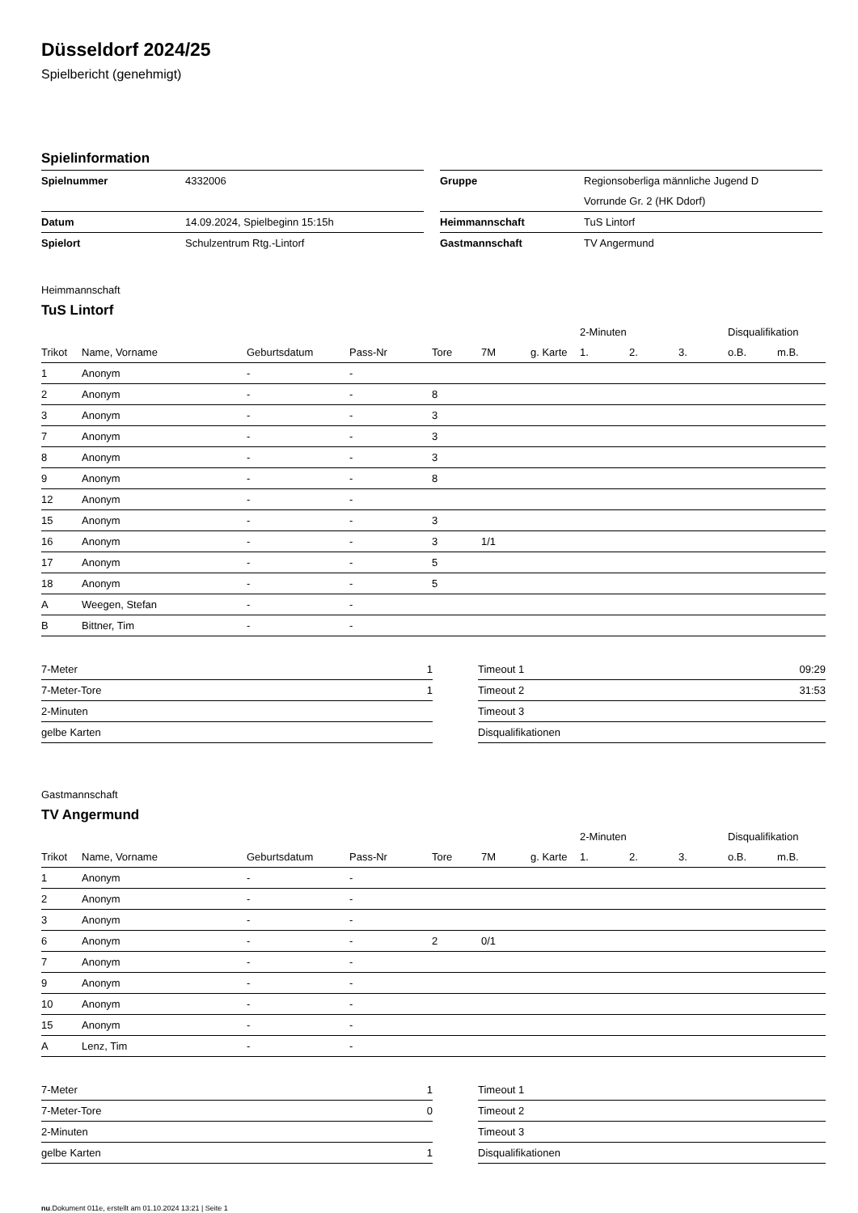Düsseldorf 2024/25
Spielbericht (genehmigt)
Spielinformation
| Spielnummer | 4332006 |
| Datum | 14.09.2024, Spielbeginn 15:15h |
| Spielort | Schulzentrum Rtg.-Lintorf |
| Gruppe | Regionsoberliga männliche Jugend D |
| | Vorrunde Gr. 2 (HK Ddorf) |
| Heimmannschaft | TuS Lintorf |
| Gastmannschaft | TV Angermund |
Heimmannschaft
TuS Lintorf
| | | | | | | | 2-Minuten | | | Disqualifikation | |
| --- | --- | --- | --- | --- | --- | --- | --- | --- | --- | --- | --- |
| Trikot | Name, Vorname | Geburtsdatum | Pass-Nr | Tore | 7M | g. Karte | 1. | 2. | 3. | o.B. | m.B. |
| 1 | Anonym | - | - | | | | | | | | |
| 2 | Anonym | - | - | 8 | | | | | | | |
| 3 | Anonym | - | - | 3 | | | | | | | |
| 7 | Anonym | - | - | 3 | | | | | | | |
| 8 | Anonym | - | - | 3 | | | | | | | |
| 9 | Anonym | - | - | 8 | | | | | | | |
| 12 | Anonym | - | - | | | | | | | | |
| 15 | Anonym | - | - | 3 | | | | | | | |
| 16 | Anonym | - | - | 3 | 1/1 | | | | | | |
| 17 | Anonym | - | - | 5 | | | | | | | |
| 18 | Anonym | - | - | 5 | | | | | | | |
| A | Weegen, Stefan | - | - | | | | | | | | |
| B | Bittner, Tim | - | - | | | | | | | | |
| 7-Meter | 1 |
| 7-Meter-Tore | 1 |
| 2-Minuten | |
| gelbe Karten | |
| Timeout 1 | 09:29 |
| Timeout 2 | 31:53 |
| Timeout 3 | |
| Disqualifikationen | |
Gastmannschaft
TV Angermund
| | | | | | | | 2-Minuten | | | Disqualifikation | |
| --- | --- | --- | --- | --- | --- | --- | --- | --- | --- | --- | --- |
| Trikot | Name, Vorname | Geburtsdatum | Pass-Nr | Tore | 7M | g. Karte | 1. | 2. | 3. | o.B. | m.B. |
| 1 | Anonym | - | - | | | | | | | | |
| 2 | Anonym | - | - | | | | | | | | |
| 3 | Anonym | - | - | | | | | | | | |
| 6 | Anonym | - | - | 2 | 0/1 | | | | | | |
| 7 | Anonym | - | - | | | | | | | | |
| 9 | Anonym | - | - | | | | | | | | |
| 10 | Anonym | - | - | | | | | | | | |
| 15 | Anonym | - | - | | | | | | | | |
| A | Lenz, Tim | - | - | | | | | | | | |
| 7-Meter | 1 |
| 7-Meter-Tore | 0 |
| 2-Minuten | |
| gelbe Karten | 1 |
| Timeout 1 | |
| Timeout 2 | |
| Timeout 3 | |
| Disqualifikationen | |
nu.Dokument 011e, erstellt am 01.10.2024 13:21 | Seite 1